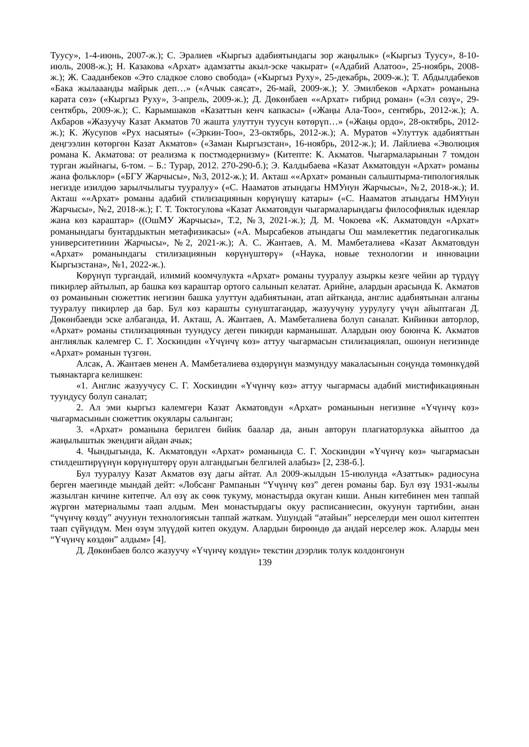Туусу», 1-4-июнь, 2007-ж.); С. Эралиев «Кыргыз адабиятындагы зор жаңылык» («Кыргыз Туусу», 8-10-июль, 2008-ж.); Н. Казакова «Архат» адамзатты акыл-эске чакырат» («Адабий Алатоо», 25-ноябрь, 2008-ж.); Ж. Сааданбеков «Это сладкое слово свобода» («Кыргыз Руху», 25-декабрь, 2009-ж.); Т. Абдылдабеков «Бака жылааанды майрык деп…» («Ачык саясат», 26-май, 2009-ж.); У. Эмилбеков «Архат» романына карата сөз» («Кыргыз Руху», 3-апрель, 2009-ж.); Д. Дөкөнбаев ««Архат» гибрид роман» («Эл сөзү», 29-сентябрь, 2009-ж.); С. Карымшаков «Казаттын кенч капкасы» («Жаңы Ала-Тоо», сентябрь, 2012-ж.); А. Акбаров «Жазуучу Казат Акматов 70 жашта улуттун туусун көтөрүп…» («Жаңы ордо», 28-октябрь, 2012-ж.); К. Жусупов «Рух насыяты» («Эркин-Тоо», 23-октябрь, 2012-ж.); А. Муратов «Улуттук адабияттын деңгээлин көтөргөн Казат Акматов» («Заман Кыргызстан», 16-ноябрь, 2012-ж.); И. Лайлиева «Эволюция романа К. Акматова: от реализма к постмодернизму» (Китепте: К. Акматов. Чыгармаларынын 7 томдон турган жыйнагы, 6-том. – Б.: Турар, 2012. 270-290-б.); Э. Калдыбаева «Казат Акматовдун «Архат» романы жана фольклор» («БГУ Жарчысы», №3, 2012-ж.); И. Акташ ««Архат» романын салыштырма-типологиялык негизде изилдөө зарылчылыгы тууралуу» («С. Нааматов атындагы НМУнун Жарчысы», №2, 2018-ж.); И. Акташ ««Архат» романы адабий стилизациянын көрүнүшү катары» («С. Нааматов атындагы НМУнун Жарчысы», №2, 2018-ж.); Г. Т. Токтогулова «Казат Акматовдун чыгармаларындагы философиялык идеялар жана көз караштар» ((ОшМУ Жарчысы», Т.2, №3, 2021-ж.); Д. М. Чокоева «К. Акматовдун «Архат» романындагы бунтардыктын метафизикасы» («А. Мырсабеков атындагы Ош мамлекеттик педагогикалык университетинин Жарчысы», №2, 2021-ж.); А. С. Жантаев, А. М. Мамбеталиева «Казат Акматовдун «Архат» романындагы стилизациянын көрүнүштөрү» («Наука, новые технологии и инновации Кыргызстана», №1, 2022-ж.).
Көрүнүп тургандай, илимий коомчулукта «Архат» романы тууралуу азыркы кезге чейин ар түрдүү пикирлер айтылып, ар башка көз караштар ортого салынып келатат. Арийне, алардын арасында К. Акматов өз романынын сюжеттик негизин башка улуттун адабиятынан, атап айтканда, англис адабиятынан алганы тууралуу пикирлер да бар. Бул көз карашты сунуштагандар, жазуучуну уурулугу үчүн айыптаган Д. Дөкөнбаевди эске албаганда, И. Акташ, А. Жантаев, А. Мамбеталиева болуп саналат. Кийинки авторлор, «Архат» романы стилизациянын туундусу деген пикирди карманышат. Алардын оюу боюнча К. Акматов англиялык калемгер С. Г. Хоскиндин «Үчүнчү көз» аттуу чыгармасын стилизациялап, ошонун негизинде «Архат» романын түзгөн.
Алсак, А. Жантаев менен А. Мамбеталиева өздөрүнүн мазмундуу макаласынын соңунда төмөнкүдөй тыянактарга келишкен:
«1. Англис жазуучусу С. Г. Хоскиндин «Үчүнчү көз» аттуу чыгармасы адабий мистификациянын туундусу болуп саналат;
2. Ал эми кыргыз калемгери Казат Акматовдун «Архат» романынын негизине «Үчүнчү көз» чыгармасынын сюжеттик окуялары салынган;
3. «Архат» романына берилген бийик баалар да, анын авторун плагиаторлукка айыптоо да жаңылыштык экендиги айдан ачык;
4. Чындыгында, К. Акматовдун «Архат» романында С. Г. Хоскиндин «Үчүнчү көз» чыгармасын стилдештирүүнүн көрүнүштөрү орун алгандыгын белгилей алабыз» [2, 238-б.].
Бул тууралуу Казат Акматов өзү дагы айтат. Ал 2009-жылдын 15-июлунда «Азаттык» радиосуна берген маегинде мындай дейт: «Лобсанг Рампанын “Үчүнчү көз” деген романы бар. Бул өзү 1931-жылы жазылган кичине китепче. Ал өзү ак сөөк тукуму, монастырда окуган киши. Анын китебинен мен таппай жүргөн материалымы таап алдым. Мен монастырдагы окуу расписаниесин, окуунун тартибин, анан “үчүнчү көздү” ачуунун технологиясын таппай жаткам. Ушундай “атайын” нерселерди мен ошол китептен таап сүйүндүм. Мен өзүм элүүдөй китеп окудум. Алардын бирөөндө да андай нерселер жок. Аларды мен “Үчүнчү көздөн” алдым» [4].
Д. Дөкөнбаев болсо жазуучу «Үчүнчү көздүн» текстин дээрлик толук колдонгонун
139